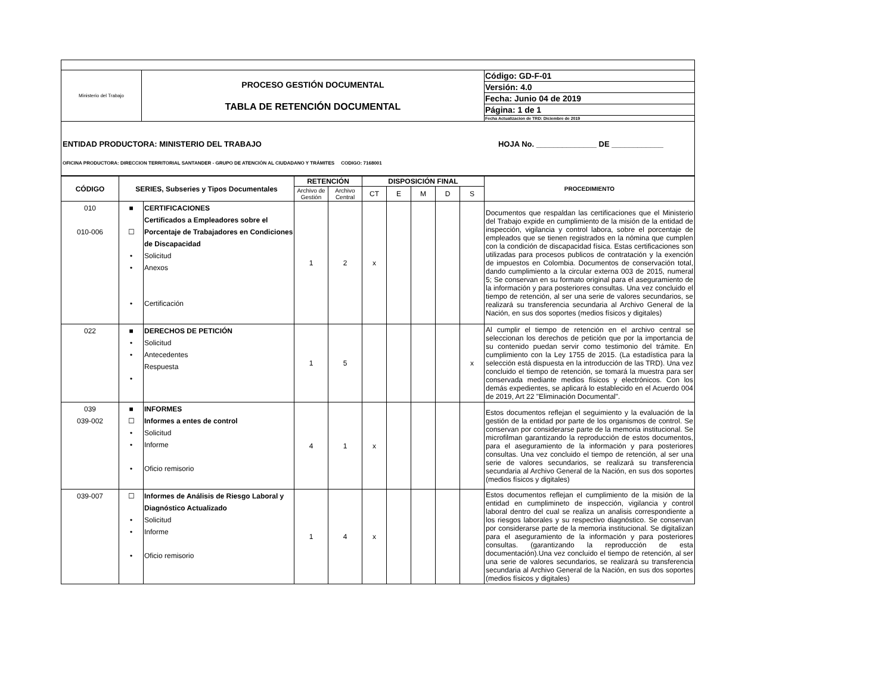| Ministerio del Trabajo | PROCESO GESTIÓN DOCUMENTAL TABLA DE RETENCIÓN DOCUMENTAL | Código: GD-F-01 |
| | | Versión: 4.0 |
| | | Fecha: Junio 04 de 2019 |
| | | Página: 1 de 1 |
| | | Fecha Actualizacion de TRD: Diciembre de 2019 |
ENTIDAD PRODUCTORA: MINISTERIO DEL TRABAJO HOJA No. ______________ DE ____________
OFICINA PRODUCTORA: DIRECCION TERRITORIAL SANTANDER - GRUPO DE ATENCIÓN AL CIUDADANO Y TRÁMITES CODIGO: 7168001
| CÓDIGO | SERIES, Subseries y Tipos Documentales | | RETENCIÓN | | DISPOSICIÓN FINAL | | | | | PROCEDIMIENTO |
| --- | --- | --- | --- | --- | --- | --- | --- | --- | --- | --- |
| | | | Archivo de Gestión | Archivo Central | CT | E | M | D | S | |
| 010 010-006 | ■ ☐ • • • | CERTIFICACIONES Certificados a Empleadores sobre el Porcentaje de Trabajadores en Condiciones de Discapacidad Solicitud Anexos Certificación | 1 | 2 | x | | | | | Documentos que respaldan las certificaciones que el Ministerio del Trabajo expide en cumplimiento de la misión de la entidad de inspección, vigilancia y control labora, sobre el porcentaje de empleados que se tienen registrados en la nómina que cumplen con la condición de discapacidad física. Estas certificaciones son utilizadas para procesos publicos de contratación y la exención de impuestos en Colombia. Documentos de conservación total, dando cumplimiento a la circular externa 003 de 2015, numeral 5; Se conservan en su formato original para el aseguramiento de la información y para posteriores consultas. Una vez concluido el tiempo de retención, al ser una serie de valores secundarios, se realizará su transferencia secundaria al Archivo General de la Nación, en sus dos soportes (medios físicos y digitales) |
| 022 | ■ • • • | DERECHOS DE PETICIÓN Solicitud Antecedentes Respuesta | 1 | 5 | | | | | x | Al cumplir el tiempo de retención en el archivo central se seleccionan los derechos de petición que por la importancia de su contenido puedan servir como testimonio del trámite. En cumplimiento con la Ley 1755 de 2015. (La estadística para la selección está dispuesta en la introducción de las TRD). Una vez concluido el tiempo de retención, se tomará la muestra para ser conservada mediante medios físicos y electrónicos. Con los demás expedientes, se aplicará lo establecido en el Acuerdo 004 de 2019, Art 22 "Eliminación Documental". |
| 039 039-002 | ■ ☐ • • • | INFORMES Informes a entes de control Solicitud Informe Oficio remisorio | 4 | 1 | x | | | | | Estos documentos reflejan el seguimiento y la evaluación de la gestión de la entidad por parte de los organismos de control. Se conservan por considerarse parte de la memoria institucional. Se microfilman garantizando la reproducción de estos documentos, para el aseguramiento de la información y para posteriores consultas. Una vez concluido el tiempo de retención, al ser una serie de valores secundarios, se realizará su transferencia secundaria al Archivo General de la Nación, en sus dos soportes (medios físicos y digitales) |
| 039-007 | ☐ • • • | Informes de Análisis de Riesgo Laboral y Diagnóstico Actualizado Solicitud Informe Oficio remisorio | 1 | 4 | x | | | | | Estos documentos reflejan el cumplimiento de la misión de la entidad en cumplimineto de inspección, vigilancia y control laboral dentro del cual se realiza un analisis correspondiente a los riesgos laborales y su respectivo diagnóstico. Se conservan por considerarse parte de la memoria institucional. Se digitalizan para el aseguramiento de la información y para posteriores consultas. (garantizando la reproducción de esta documentación).Una vez concluido el tiempo de retención, al ser una serie de valores secundarios, se realizará su transferencia secundaria al Archivo General de la Nación, en sus dos soportes (medios físicos y digitales) |